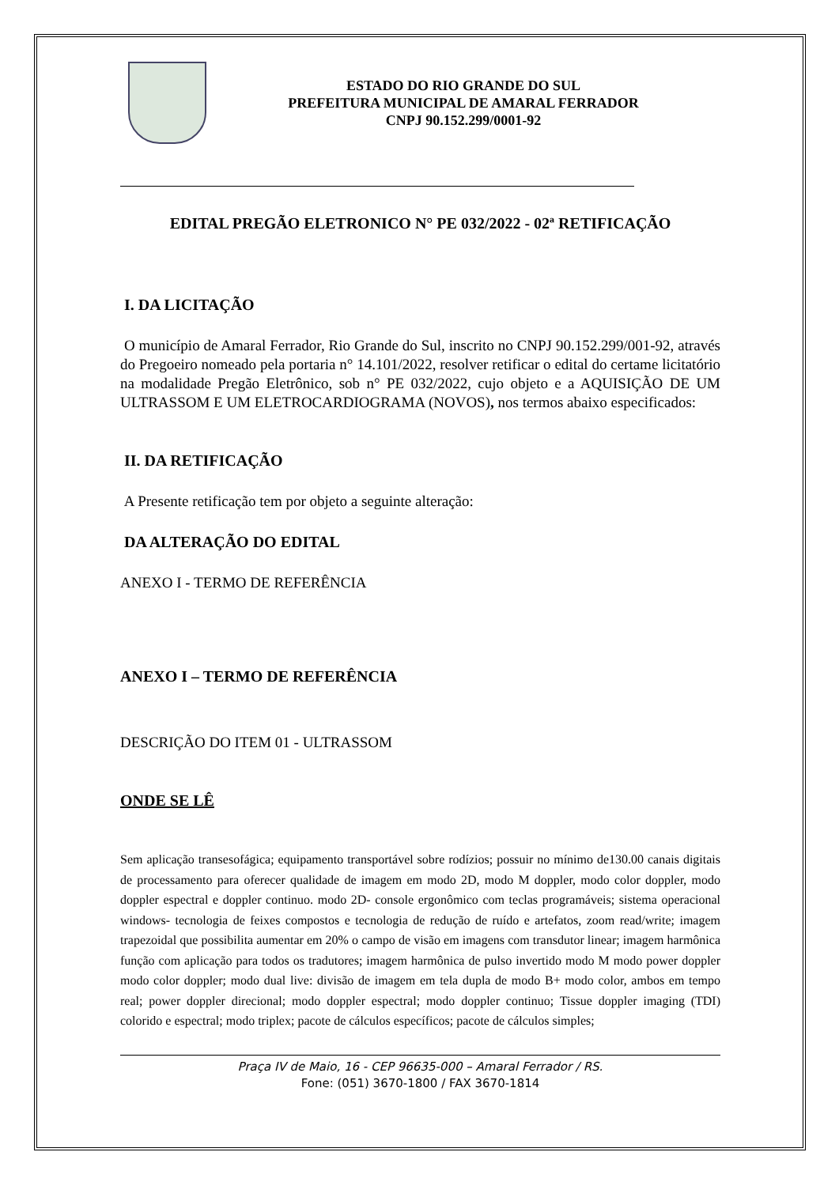ESTADO DO RIO GRANDE DO SUL
PREFEITURA MUNICIPAL DE AMARAL FERRADOR
CNPJ 90.152.299/0001-92
EDITAL PREGÃO ELETRONICO N° PE 032/2022 - 02ª RETIFICAÇÃO
I. DA LICITAÇÃO
O município de Amaral Ferrador, Rio Grande do Sul, inscrito no CNPJ 90.152.299/001-92, através do Pregoeiro nomeado pela portaria n° 14.101/2022, resolver retificar o edital do certame licitatório na modalidade Pregão Eletrônico, sob n° PE 032/2022, cujo objeto e a AQUISIÇÃO DE UM ULTRASSOM E UM ELETROCARDIOGRAMA (NOVOS), nos termos abaixo especificados:
II. DA RETIFICAÇÃO
A Presente retificação tem por objeto a seguinte alteração:
DA ALTERAÇÃO DO EDITAL
ANEXO I - TERMO DE REFERÊNCIA
ANEXO I – TERMO DE REFERÊNCIA
DESCRIÇÃO DO ITEM 01 - ULTRASSOM
ONDE SE LÊ
Sem aplicação transesofágica; equipamento transportável sobre rodízios; possuir no mínimo de130.00 canais digitais de processamento para oferecer qualidade de imagem em modo 2D, modo M doppler, modo color doppler, modo doppler espectral e doppler continuo. modo 2D- console ergonômico com teclas programáveis; sistema operacional windows- tecnologia de feixes compostos e tecnologia de redução de ruído e artefatos, zoom read/write; imagem trapezoidal que possibilita aumentar em 20% o campo de visão em imagens com transdutor linear; imagem harmônica função com aplicação para todos os tradutores; imagem harmônica de pulso invertido modo M modo power doppler modo color doppler; modo dual live: divisão de imagem em tela dupla de modo B+ modo color, ambos em tempo real; power doppler direcional; modo doppler espectral; modo doppler continuo; Tissue doppler imaging (TDI) colorido e espectral; modo triplex; pacote de cálculos específicos; pacote de cálculos simples;
Praça IV de Maio, 16 - CEP 96635-000 – Amaral Ferrador / RS.
Fone: (051) 3670-1800 / FAX 3670-1814